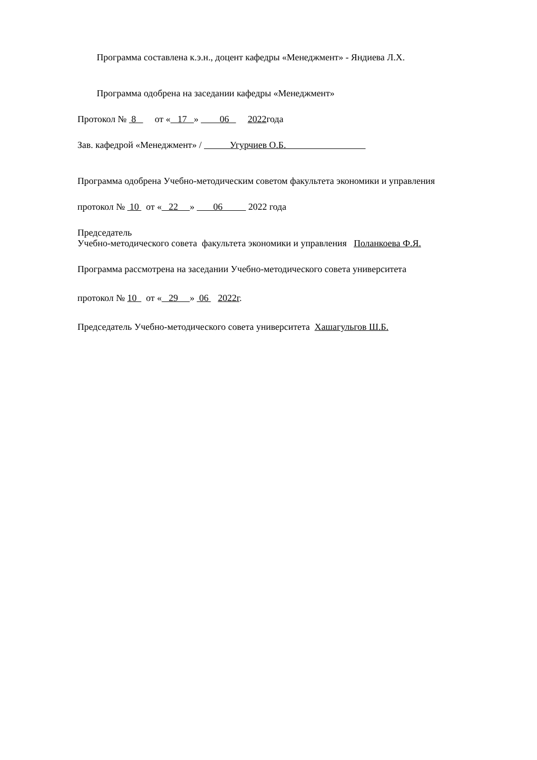Программа составлена к.э.н., доцент кафедры «Менеджмент» - Яндиева Л.Х.
Программа одобрена на заседании кафедры «Менеджмент»
Протокол № 8 от « 17 » 06 2022года
Зав. кафедрой «Менеджмент» / Угурчиев О.Б.
Программа одобрена Учебно-методическим советом факультета экономики и управления
протокол № 10 от « 22 » 06 2022 года
Председатель
Учебно-методического совета факультета экономики и управления Поланкоева Ф.Я.
Программа рассмотрена на заседании Учебно-методического совета университета
протокол № 10 от « 29 » 06 2022г.
Председатель Учебно-методического совета университета Хашагульгов Ш.Б.